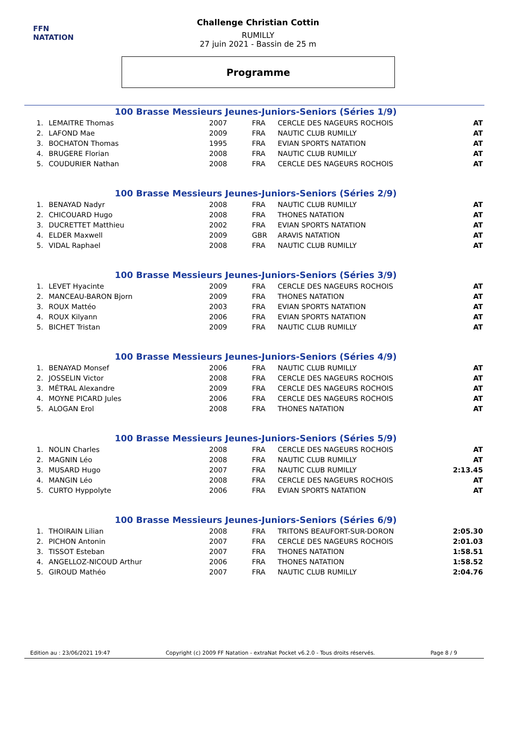FFN
NATATION
Challenge Christian Cottin
RUMILLY
27 juin 2021 - Bassin de 25 m
Programme
100 Brasse Messieurs Jeunes-Juniors-Seniors (Séries 1/9)
| 1. | LEMAITRE Thomas | 2007 | FRA | CERCLE DES NAGEURS ROCHOIS | AT |
| 2. | LAFOND Mae | 2009 | FRA | NAUTIC CLUB RUMILLY | AT |
| 3. | BOCHATON Thomas | 1995 | FRA | EVIAN SPORTS NATATION | AT |
| 4. | BRUGERE Florian | 2008 | FRA | NAUTIC CLUB RUMILLY | AT |
| 5. | COUDURIER Nathan | 2008 | FRA | CERCLE DES NAGEURS ROCHOIS | AT |
100 Brasse Messieurs Jeunes-Juniors-Seniors (Séries 2/9)
| 1. | BENAYAD Nadyr | 2008 | FRA | NAUTIC CLUB RUMILLY | AT |
| 2. | CHICOUARD Hugo | 2008 | FRA | THONES NATATION | AT |
| 3. | DUCRETTET Matthieu | 2002 | FRA | EVIAN SPORTS NATATION | AT |
| 4. | ELDER Maxwell | 2009 | GBR | ARAVIS NATATION | AT |
| 5. | VIDAL Raphael | 2008 | FRA | NAUTIC CLUB RUMILLY | AT |
100 Brasse Messieurs Jeunes-Juniors-Seniors (Séries 3/9)
| 1. | LEVET Hyacinte | 2009 | FRA | CERCLE DES NAGEURS ROCHOIS | AT |
| 2. | MANCEAU-BARON Bjorn | 2009 | FRA | THONES NATATION | AT |
| 3. | ROUX Mattéo | 2003 | FRA | EVIAN SPORTS NATATION | AT |
| 4. | ROUX Kilyann | 2006 | FRA | EVIAN SPORTS NATATION | AT |
| 5. | BICHET Tristan | 2009 | FRA | NAUTIC CLUB RUMILLY | AT |
100 Brasse Messieurs Jeunes-Juniors-Seniors (Séries 4/9)
| 1. | BENAYAD Monsef | 2006 | FRA | NAUTIC CLUB RUMILLY | AT |
| 2. | JOSSELIN Victor | 2008 | FRA | CERCLE DES NAGEURS ROCHOIS | AT |
| 3. | MÉTRAL Alexandre | 2009 | FRA | CERCLE DES NAGEURS ROCHOIS | AT |
| 4. | MOYNE PICARD Jules | 2006 | FRA | CERCLE DES NAGEURS ROCHOIS | AT |
| 5. | ALOGAN Erol | 2008 | FRA | THONES NATATION | AT |
100 Brasse Messieurs Jeunes-Juniors-Seniors (Séries 5/9)
| 1. | NOLIN Charles | 2008 | FRA | CERCLE DES NAGEURS ROCHOIS | AT |
| 2. | MAGNIN Léo | 2008 | FRA | NAUTIC CLUB RUMILLY | AT |
| 3. | MUSARD Hugo | 2007 | FRA | NAUTIC CLUB RUMILLY | 2:13.45 |
| 4. | MANGIN Léo | 2008 | FRA | CERCLE DES NAGEURS ROCHOIS | AT |
| 5. | CURTO Hyppolyte | 2006 | FRA | EVIAN SPORTS NATATION | AT |
100 Brasse Messieurs Jeunes-Juniors-Seniors (Séries 6/9)
| 1. | THOIRAIN Lilian | 2008 | FRA | TRITONS BEAUFORT-SUR-DORON | 2:05.30 |
| 2. | PICHON Antonin | 2007 | FRA | CERCLE DES NAGEURS ROCHOIS | 2:01.03 |
| 3. | TISSOT Esteban | 2007 | FRA | THONES NATATION | 1:58.51 |
| 4. | ANGELLOZ-NICOUD Arthur | 2006 | FRA | THONES NATATION | 1:58.52 |
| 5. | GIROUD Mathéo | 2007 | FRA | NAUTIC CLUB RUMILLY | 2:04.76 |
Edition au : 23/06/2021 19:47 Copyright (c) 2009 FF Natation - extraNat Pocket v6.2.0 - Tous droits réservés. Page 8 / 9